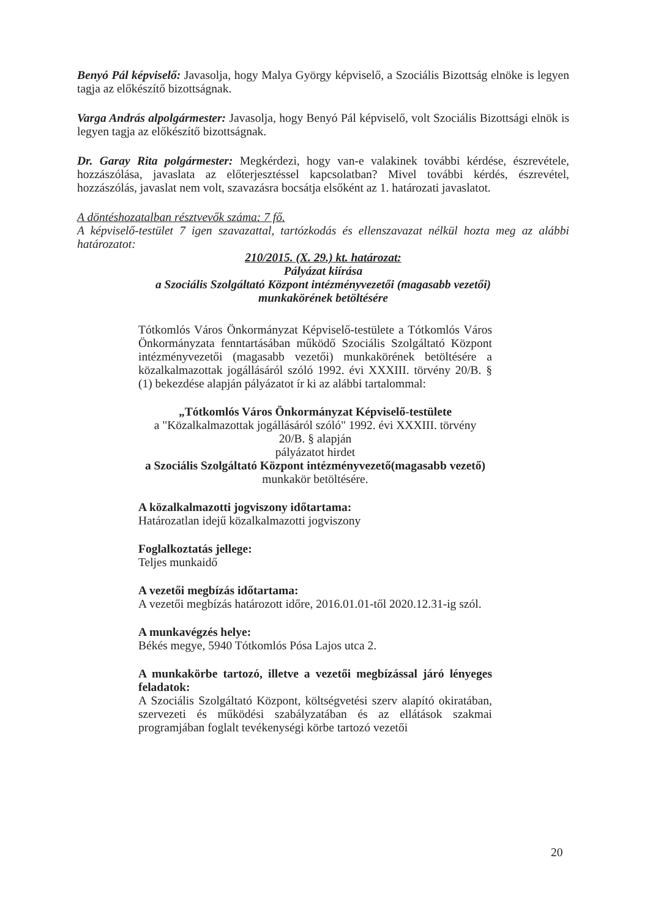Benyó Pál képviselő: Javasolja, hogy Malya György képviselő, a Szociális Bizottság elnöke is legyen tagja az előkészítő bizottságnak.
Varga András alpolgármester: Javasolja, hogy Benyó Pál képviselő, volt Szociális Bizottsági elnök is legyen tagja az előkészítő bizottságnak.
Dr. Garay Rita polgármester: Megkérdezi, hogy van-e valakinek további kérdése, észrevétele, hozzászólása, javaslata az előterjesztéssel kapcsolatban? Mivel további kérdés, észrevétel, hozzászólás, javaslat nem volt, szavazásra bocsátja elsőként az 1. határozati javaslatot.
A döntéshozatalban résztvevők száma: 7 fő.
A képviselő-testület 7 igen szavazattal, tartózkodás és ellenszavazat nélkül hozta meg az alábbi határozatot:
210/2015. (X. 29.) kt. határozat:
Pályázat kiírása
a Szociális Szolgáltató Központ intézményvezetői (magasabb vezetői)
munkakörének betöltésére
Tótkomlós Város Önkormányzat Képviselő-testülete a Tótkomlós Város Önkormányzata fenntartásában működő Szociális Szolgáltató Központ intézményvezetői (magasabb vezetői) munkakörének betöltésére a közalkalmazottak jogállásáról szóló 1992. évi XXXIII. törvény 20/B. § (1) bekezdése alapján pályázatot ír ki az alábbi tartalommal:
„Tótkomlós Város Önkormányzat Képviselő-testülete
a "Közalkalmazottak jogállásáról szóló" 1992. évi XXXIII. törvény
20/B. § alapján
pályázatot hirdet
a Szociális Szolgáltató Központ intézményvezető(magasabb vezető) munkakör betöltésére.
A közalkalmazotti jogviszony időtartama:
Határozatlan idejű közalkalmazotti jogviszony
Foglalkoztatás jellege:
Teljes munkaidő
A vezetői megbízás időtartama:
A vezetői megbízás határozott időre, 2016.01.01-től 2020.12.31-ig szól.
A munkavégzés helye:
Békés megye, 5940 Tótkomlós Pósa Lajos utca 2.
A munkakörbe tartozó, illetve a vezetői megbízással járó lényeges feladatok:
A Szociális Szolgáltató Központ, költségvetési szerv alapító okiratában, szervezeti és működési szabályzatában és az ellátások szakmai programjában foglalt tevékenységi körbe tartozó vezetői
20